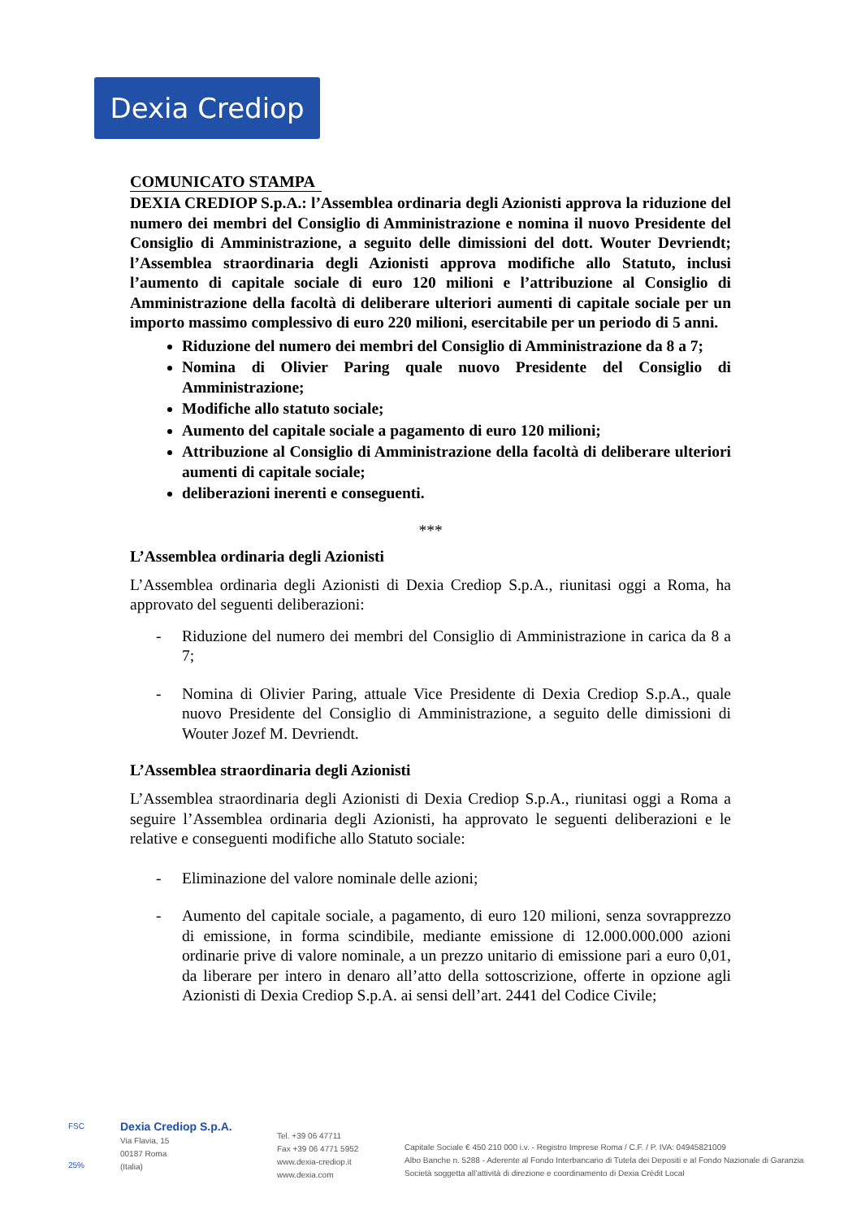Dexia Crediop
COMUNICATO STAMPA
DEXIA CREDIOP S.p.A.: l’Assemblea ordinaria degli Azionisti approva la riduzione del numero dei membri del Consiglio di Amministrazione e nomina il nuovo Presidente del Consiglio di Amministrazione, a seguito delle dimissioni del dott. Wouter Devriendt; l’Assemblea straordinaria degli Azionisti approva modifiche allo Statuto, inclusi l’aumento di capitale sociale di euro 120 milioni e l’attribuzione al Consiglio di Amministrazione della facoltà di deliberare ulteriori aumenti di capitale sociale per un importo massimo complessivo di euro 220 milioni, esercitabile per un periodo di 5 anni.
Riduzione del numero dei membri del Consiglio di Amministrazione da 8 a 7;
Nomina di Olivier Paring quale nuovo Presidente del Consiglio di Amministrazione;
Modifiche allo statuto sociale;
Aumento del capitale sociale a pagamento di euro 120 milioni;
Attribuzione al Consiglio di Amministrazione della facoltà di deliberare ulteriori aumenti di capitale sociale;
deliberazioni inerenti e conseguenti.
***
L’Assemblea ordinaria degli Azionisti
L’Assemblea ordinaria degli Azionisti di Dexia Crediop S.p.A., riunitasi oggi a Roma, ha approvato del seguenti deliberazioni:
- Riduzione del numero dei membri del Consiglio di Amministrazione in carica da 8 a 7;
- Nomina di Olivier Paring, attuale Vice Presidente di Dexia Crediop S.p.A., quale nuovo Presidente del Consiglio di Amministrazione, a seguito delle dimissioni di Wouter Jozef M. Devriendt.
L’Assemblea straordinaria degli Azionisti
L’Assemblea straordinaria degli Azionisti di Dexia Crediop S.p.A., riunitasi oggi a Roma a seguire l’Assemblea ordinaria degli Azionisti, ha approvato le seguenti deliberazioni e le relative e conseguenti modifiche allo Statuto sociale:
- Eliminazione del valore nominale delle azioni;
- Aumento del capitale sociale, a pagamento, di euro 120 milioni, senza sovrapprezzo di emissione, in forma scindibile, mediante emissione di 12.000.000.000 azioni ordinarie prive di valore nominale, a un prezzo unitario di emissione pari a euro 0,01, da liberare per intero in denaro all’atto della sottoscrizione, offerte in opzione agli Azionisti di Dexia Crediop S.p.A. ai sensi dell’art. 2441 del Codice Civile;
FSC
25%
Dexia Crediop S.p.A.
Via Flavia, 15
00187 Roma
(Italia)
Tel. +39 06 47711
Fax +39 06 4771 5952
www.dexia-crediop.it
www.dexia.com
Capitale Sociale € 450 210 000 i.v. - Registro Imprese Roma / C.F. / P. IVA: 04945821009
Albo Banche n. 5288 - Aderente al Fondo Interbancario di Tutela dei Depositi e al Fondo Nazionale di Garanzia
Società soggetta all’attività di direzione e coordinamento di Dexia Crédit Local